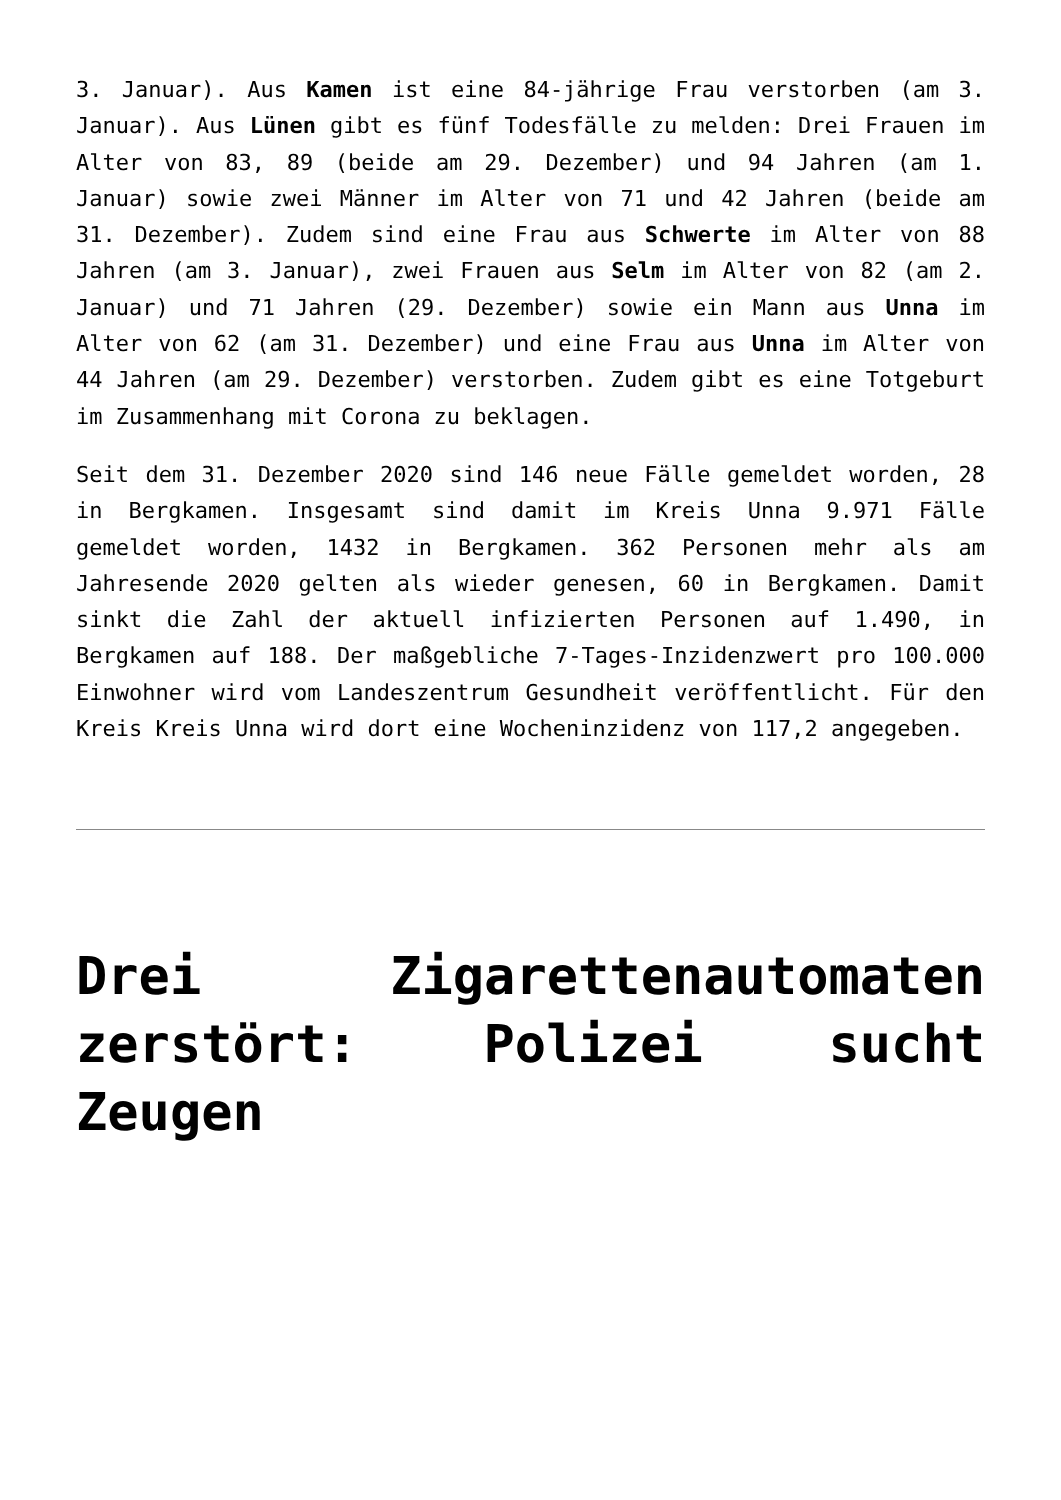3. Januar). Aus Kamen ist eine 84-jährige Frau verstorben (am 3. Januar). Aus Lünen gibt es fünf Todesfälle zu melden: Drei Frauen im Alter von 83, 89 (beide am 29. Dezember) und 94 Jahren (am 1. Januar) sowie zwei Männer im Alter von 71 und 42 Jahren (beide am 31. Dezember). Zudem sind eine Frau aus Schwerte im Alter von 88 Jahren (am 3. Januar), zwei Frauen aus Selm im Alter von 82 (am 2. Januar) und 71 Jahren (29. Dezember) sowie ein Mann aus Unna im Alter von 62 (am 31. Dezember) und eine Frau aus Unna im Alter von 44 Jahren (am 29. Dezember) verstorben. Zudem gibt es eine Totgeburt im Zusammenhang mit Corona zu beklagen.
Seit dem 31. Dezember 2020 sind 146 neue Fälle gemeldet worden, 28 in Bergkamen. Insgesamt sind damit im Kreis Unna 9.971 Fälle gemeldet worden, 1432 in Bergkamen. 362 Personen mehr als am Jahresende 2020 gelten als wieder genesen, 60 in Bergkamen. Damit sinkt die Zahl der aktuell infizierten Personen auf 1.490, in Bergkamen auf 188. Der maßgebliche 7-Tages-Inzidenzwert pro 100.000 Einwohner wird vom Landeszentrum Gesundheit veröffentlicht. Für den Kreis Kreis Unna wird dort eine Wocheninzidenz von 117,2 angegeben.
Drei Zigarettenautomaten zerstört: Polizei sucht Zeugen